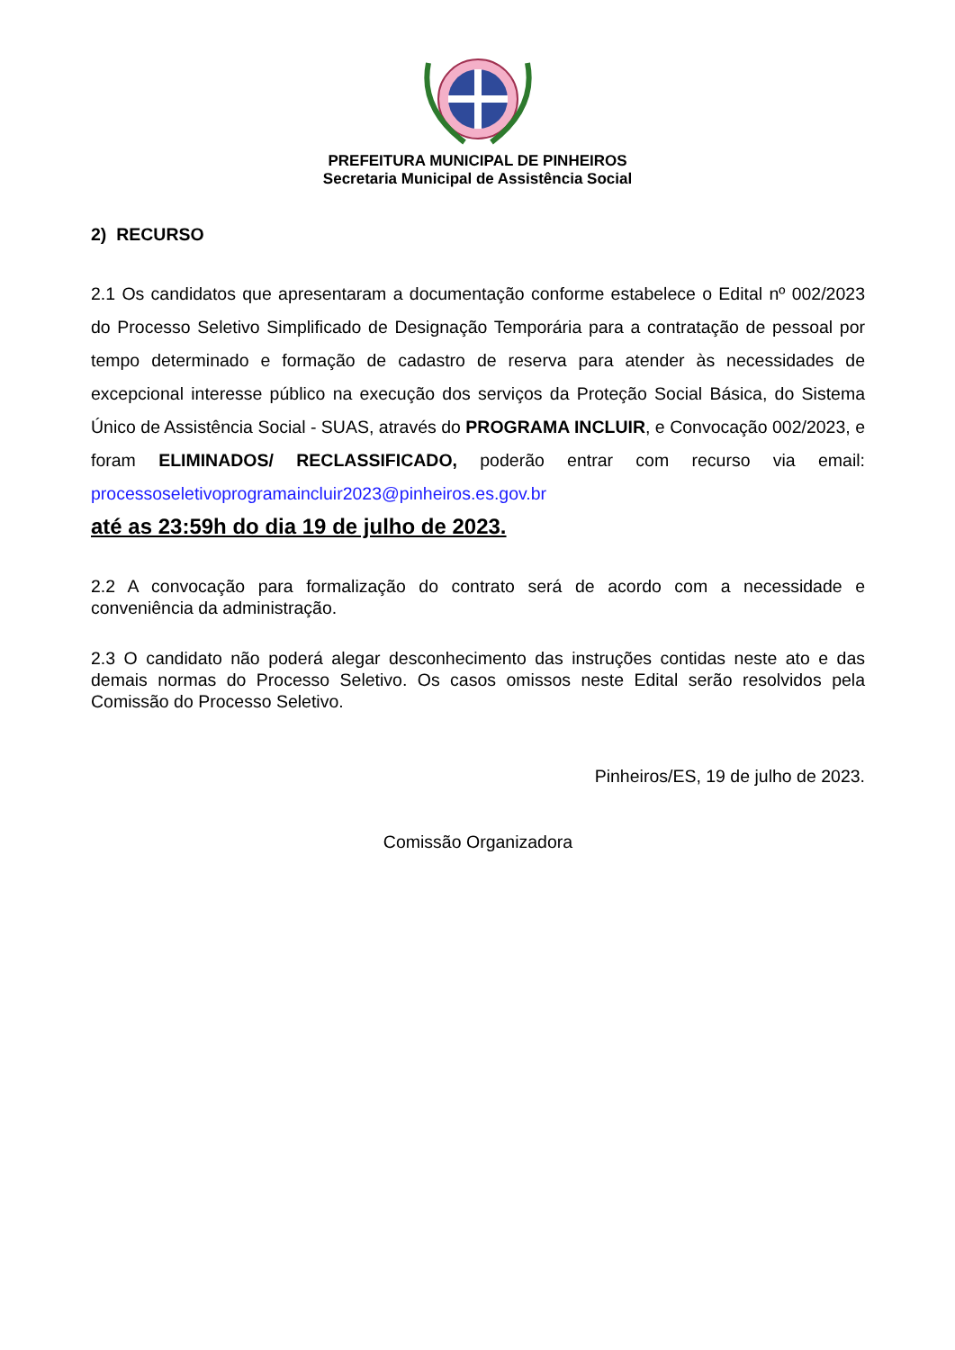PREFEITURA MUNICIPAL DE PINHEIROS
Secretaria Municipal de Assistência Social
2) RECURSO
2.1 Os candidatos que apresentaram a documentação conforme estabelece o Edital nº 002/2023 do Processo Seletivo Simplificado de Designação Temporária para a contratação de pessoal por tempo determinado e formação de cadastro de reserva para atender às necessidades de excepcional interesse público na execução dos serviços da Proteção Social Básica, do Sistema Único de Assistência Social - SUAS, através do PROGRAMA INCLUIR, e Convocação 002/2023, e foram ELIMINADOS/ RECLASSIFICADO, poderão entrar com recurso via email: processoseletivoprogramaincluir2023@pinheiros.es.gov.br
até as 23:59h do dia 19 de julho de 2023.
2.2 A convocação para formalização do contrato será de acordo com a necessidade e conveniência da administração.
2.3 O candidato não poderá alegar desconhecimento das instruções contidas neste ato e das demais normas do Processo Seletivo. Os casos omissos neste Edital serão resolvidos pela Comissão do Processo Seletivo.
Pinheiros/ES, 19 de julho de 2023.
Comissão Organizadora